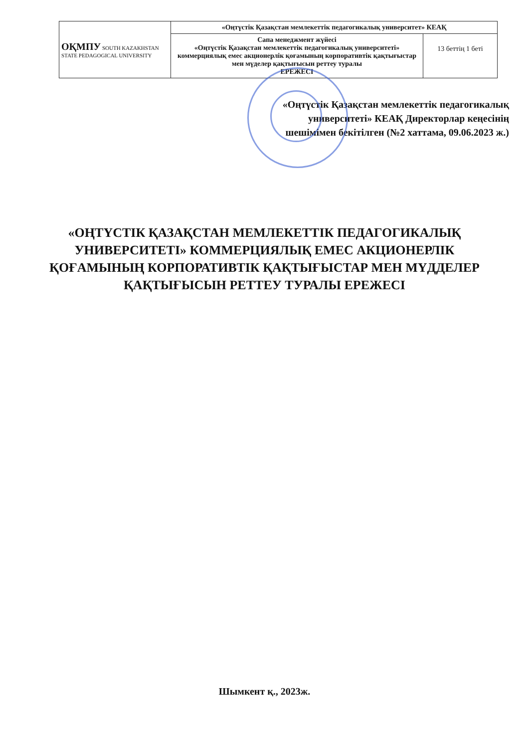| ОҚМПУ SOUTH KAZAKHSTAN STATE PEDAGOGICAL UNIVERSITY | «Оңтүстік Қазақстан мемлекеттік педагогикалық университет» КЕАҚ | |
| | Сапа менеджмент жүйесі «Оңтүстік Қазақстан мемлекеттік педагогикалық университеті» коммерциялық емес акционерлік қоғамының корпоративтік қақтығыстар мен мүделер қақтығысын реттеу туралы ЕРЕЖЕСІ | 13 беттің 1 беті |
«Оңтүстік Қазақстан мемлекеттік педагогикалық университеті» КЕАҚ Директорлар кеңесінің шешімімен бекітілген (№2 хаттама, 09.06.2023 ж.)
«ОҢТҮСТІК ҚАЗАҚСТАН МЕМЛЕКЕТТІК ПЕДАГОГИКАЛЫҚ УНИВЕРСИТЕТІ» КОММЕРЦИЯЛЫҚ ЕМЕС АКЦИОНЕРЛІК ҚОҒАМЫНЫҢ КОРПОРАТИВТІК ҚАҚТЫҒЫСТАР МЕН МҮДДЕЛЕР ҚАҚТЫҒЫСЫН РЕТТЕУ ТУРАЛЫ ЕРЕЖЕСІ
Шымкент қ., 2023ж.